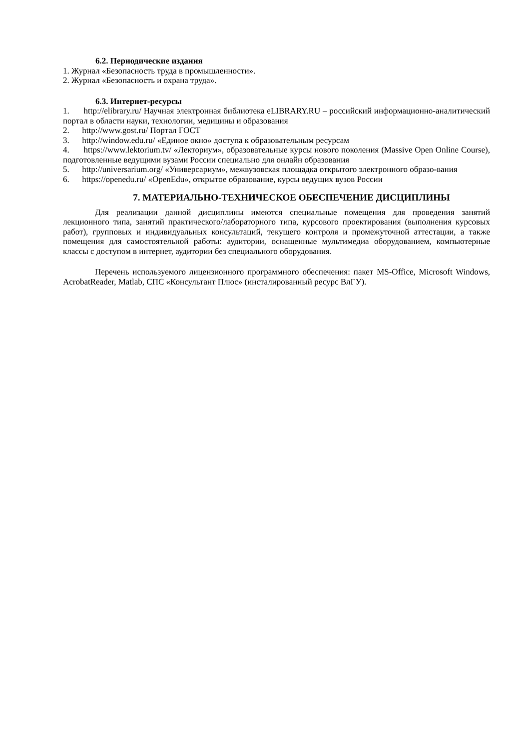6.2. Периодические издания
1. Журнал «Безопасность труда в промышленности».
2. Журнал «Безопасность и охрана труда».
6.3. Интернет-ресурсы
1. http://elibrary.ru/ Научная электронная библиотека eLIBRARY.RU – российский информационно-аналитический портал в области науки, технологии, медицины и образования
2. http://www.gost.ru/ Портал ГОСТ
3. http://window.edu.ru/ «Единое окно» доступа к образовательным ресурсам
4. https://www.lektorium.tv/ «Лекториум», образовательные курсы нового поколения (Massive Open Online Course), подготовленные ведущими вузами России специально для онлайн образования
5. http://universarium.org/ «Универсариум», межвузовская площадка открытого электронного образо-вания
6. https://openedu.ru/ «OpenEdu», открытое образование, курсы ведущих вузов России
7. МАТЕРИАЛЬНО-ТЕХНИЧЕСКОЕ ОБЕСПЕЧЕНИЕ ДИСЦИПЛИНЫ
Для реализации данной дисциплины имеются специальные помещения для проведения занятий лекционного типа, занятий практического/лабораторного типа, курсового проектирования (выполнения курсовых работ), групповых и индивидуальных консультаций, текущего контроля и промежуточной аттестации, а также помещения для самостоятельной работы: аудитории, оснащенные мультимедиа оборудованием, компьютерные классы с доступом в интернет, аудитории без специального оборудования.
Перечень используемого лицензионного программного обеспечения: пакет MS-Office, Microsoft Windows, AcrobatReader, Matlab, СПС «Консультант Плюс» (инсталированный ресурс ВлГУ).